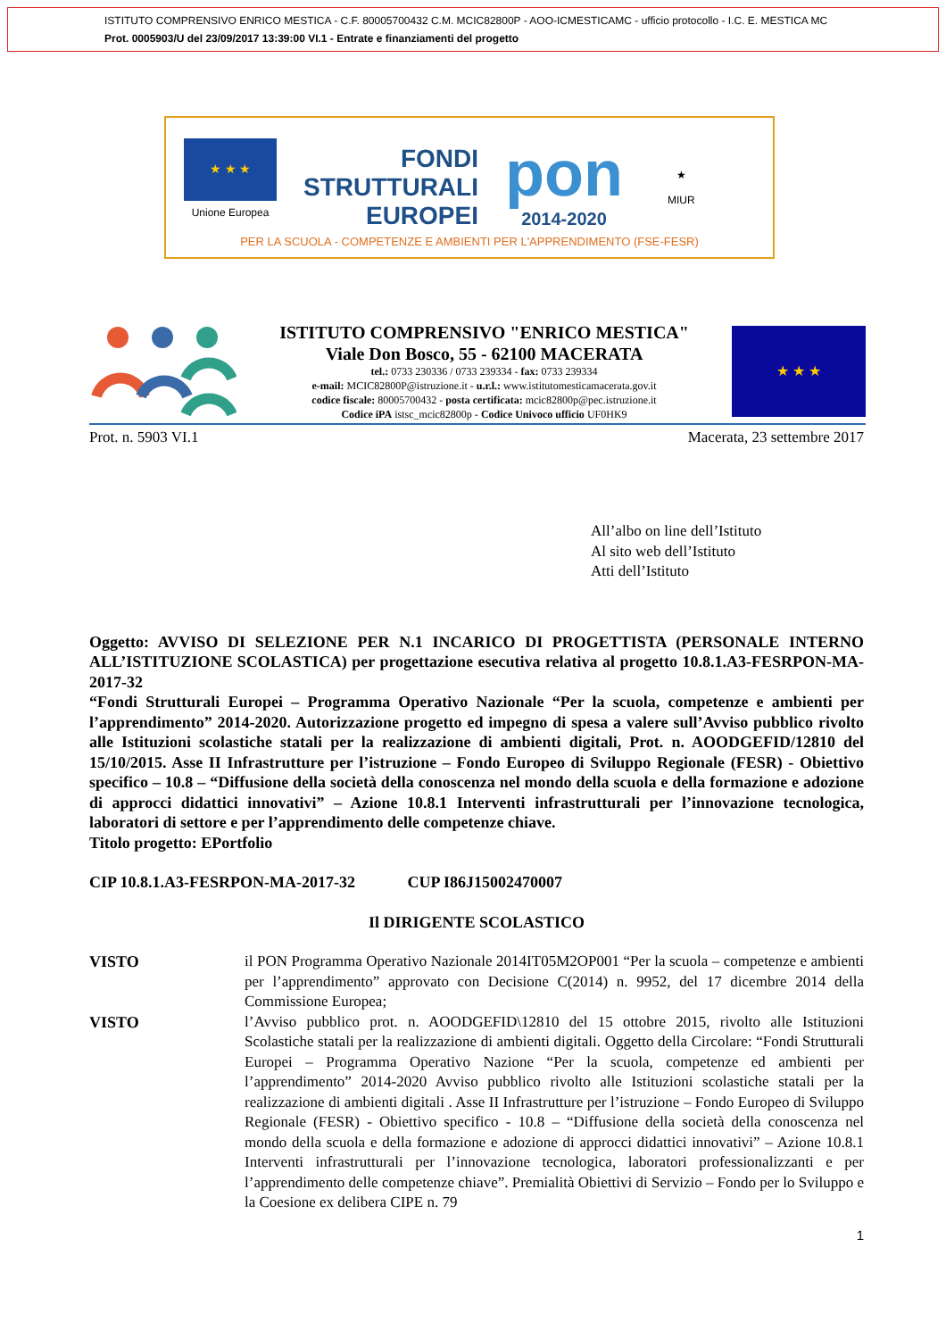ISTITUTO COMPRENSIVO ENRICO MESTICA - C.F. 80005700432 C.M. MCIC82800P - AOO-ICMESTICAMC - ufficio protocollo - I.C. E. MESTICA MC
Prot. 0005903/U del 23/09/2017 13:39:00 VI.1 - Entrate e finanziamenti del progetto
★ ★ ★
Unione Europea
FONDI
STRUTTURALI
EUROPEI
pon
2014-2020
★
MIUR
PER LA SCUOLA - COMPETENZE E AMBIENTI PER L'APPRENDIMENTO (FSE-FESR)
ISTITUTO COMPRENSIVO "ENRICO MESTICA"
Viale Don Bosco, 55 - 62100 MACERATA
tel.: 0733 230336 / 0733 239334 - fax: 0733 239334
e-mail: MCIC82800P@istruzione.it - u.r.l.: www.istitutomesticamacerata.gov.it
codice fiscale: 80005700432 - posta certificata: mcic82800p@pec.istruzione.it
Codice iPA istsc_mcic82800p - Codice Univoco ufficio UF0HK9
★ ★ ★
Prot. n. 5903 VI.1 Macerata, 23 settembre 2017
All’albo on line dell’Istituto
Al sito web dell’Istituto
Atti dell’Istituto
Oggetto: AVVISO DI SELEZIONE PER N.1 INCARICO DI PROGETTISTA (PERSONALE INTERNO ALL’ISTITUZIONE SCOLASTICA) per progettazione esecutiva relativa al progetto 10.8.1.A3-FESRPON-MA-2017-32
“Fondi Strutturali Europei – Programma Operativo Nazionale “Per la scuola, competenze e ambienti per l’apprendimento” 2014-2020. Autorizzazione progetto ed impegno di spesa a valere sull’Avviso pubblico rivolto alle Istituzioni scolastiche statali per la realizzazione di ambienti digitali, Prot. n. AOODGEFID/12810 del 15/10/2015. Asse II Infrastrutture per l’istruzione – Fondo Europeo di Sviluppo Regionale (FESR) - Obiettivo specifico – 10.8 – “Diffusione della società della conoscenza nel mondo della scuola e della formazione e adozione di approcci didattici innovativi” – Azione 10.8.1 Interventi infrastrutturali per l’innovazione tecnologica, laboratori di settore e per l’apprendimento delle competenze chiave.
Titolo progetto: EPortfolio
CIP 10.8.1.A3-FESRPON-MA-2017-32 CUP I86J15002470007
Il DIRIGENTE SCOLASTICO
VISTO il PON Programma Operativo Nazionale 2014IT05M2OP001 “Per la scuola – competenze e ambienti per l’apprendimento” approvato con Decisione C(2014) n. 9952, del 17 dicembre 2014 della Commissione Europea;
VISTO l’Avviso pubblico prot. n. AOODGEFID\12810 del 15 ottobre 2015, rivolto alle Istituzioni Scolastiche statali per la realizzazione di ambienti digitali. Oggetto della Circolare: “Fondi Strutturali Europei – Programma Operativo Nazione “Per la scuola, competenze ed ambienti per l’apprendimento” 2014-2020 Avviso pubblico rivolto alle Istituzioni scolastiche statali per la realizzazione di ambienti digitali . Asse II Infrastrutture per l’istruzione – Fondo Europeo di Sviluppo Regionale (FESR) - Obiettivo specifico - 10.8 – “Diffusione della società della conoscenza nel mondo della scuola e della formazione e adozione di approcci didattici innovativi” – Azione 10.8.1 Interventi infrastrutturali per l’innovazione tecnologica, laboratori professionalizzanti e per l’apprendimento delle competenze chiave”. Premialità Obiettivi di Servizio – Fondo per lo Sviluppo e la Coesione ex delibera CIPE n. 79
1